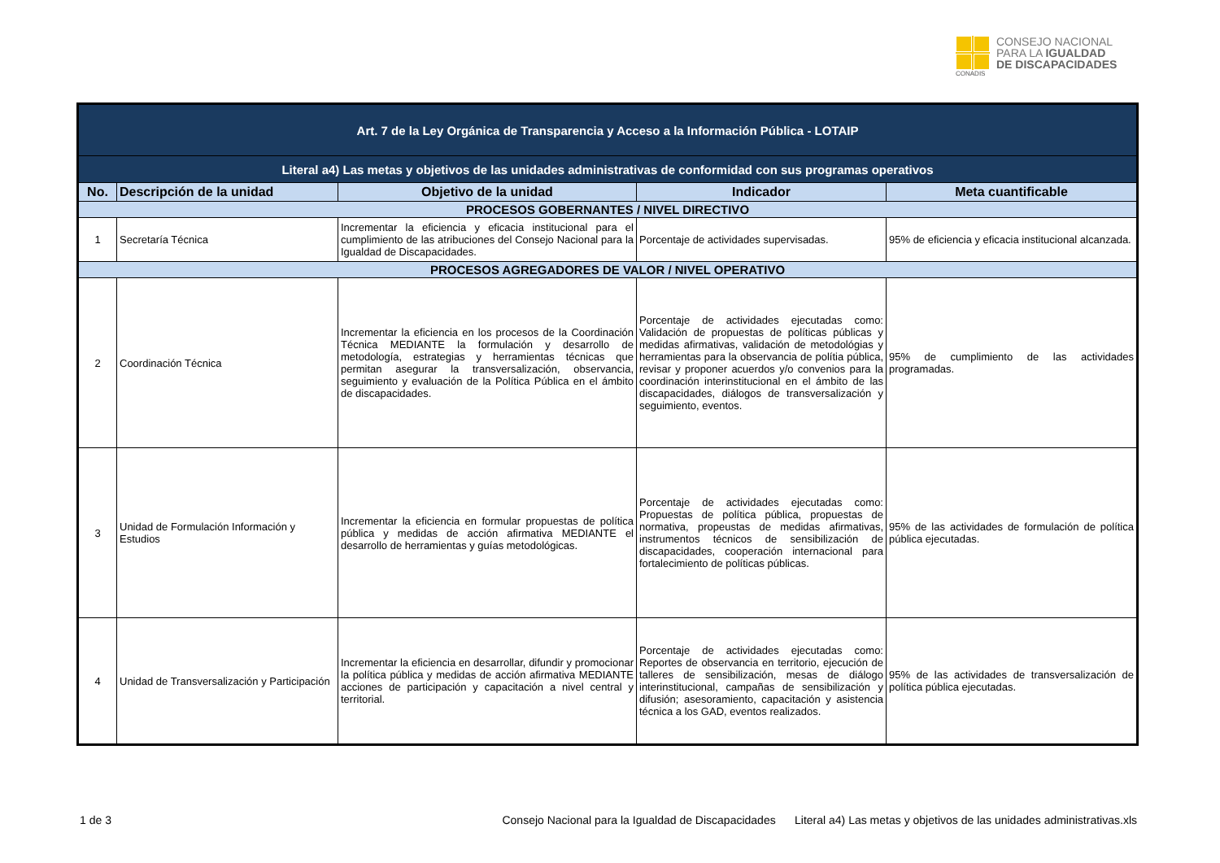CONADIS
CONSEJO NACIONAL
PARA LA IGUALDAD
DE DISCAPACIDADES
| Art. 7 de la Ley Orgánica de Transparencia y Acceso a la Información Pública - LOTAIP | | | | |
| Literal a4) Las metas y objetivos de las unidades administrativas de conformidad con sus programas operativos | | | | |
| No. | Descripción de la unidad | Objetivo de la unidad | Indicador | Meta cuantificable |
| PROCESOS GOBERNANTES / NIVEL DIRECTIVO | | | | |
| 1 | Secretaría Técnica | Incrementar la eficiencia y eficacia institucional para el cumplimiento de las atribuciones del Consejo Nacional para la Igualdad de Discapacidades. | Porcentaje de actividades supervisadas. | 95% de eficiencia y eficacia institucional alcanzada. |
| PROCESOS AGREGADORES DE VALOR / NIVEL OPERATIVO | | | | |
| 2 | Coordinación Técnica | Incrementar la eficiencia en los procesos de la Coordinación Técnica MEDIANTE la formulación y desarrollo de metodología, estrategias y herramientas técnicas que permitan asegurar la transversalización, observancia, seguimiento y evaluación de la Política Pública en el ámbito de discapacidades. | Porcentaje de actividades ejecutadas como: Validación de propuestas de políticas públicas y medidas afirmativas, validación de metodológias y herramientas para la observancia de polítia pública, revisar y proponer acuerdos y/o convenios para la coordinación interinstitucional en el ámbito de las discapacidades, diálogos de transversalización y seguimiento, eventos. | 95% de cumplimiento de las actividades programadas. |
| 3 | Unidad de Formulación Información y Estudios | Incrementar la eficiencia en formular propuestas de política pública y medidas de acción afirmativa MEDIANTE el desarrollo de herramientas y guías metodológicas. | Porcentaje de actividades ejecutadas como: Propuestas de política pública, propuestas de normativa, propeustas de medidas afirmativas, instrumentos técnicos de sensibilización de discapacidades, cooperación internacional para fortalecimiento de políticas públicas. | 95% de las actividades de formulación de política pública ejecutadas. |
| 4 | Unidad de Transversalización y Participación | Incrementar la eficiencia en desarrollar, difundir y promocionar la política pública y medidas de acción afirmativa MEDIANTE acciones de participación y capacitación a nivel central y territorial. | Porcentaje de actividades ejecutadas como: Reportes de observancia en territorio, ejecución de talleres de sensibilización, mesas de diálogo interinstitucional, campañas de sensibilización y difusión; asesoramiento, capacitación y asistencia técnica a los GAD, eventos realizados. | 95% de las actividades de transversalización de política pública ejecutadas. |
1 de 3 Consejo Nacional para la Igualdad de Discapacidades Literal a4) Las metas y objetivos de las unidades administrativas.xls